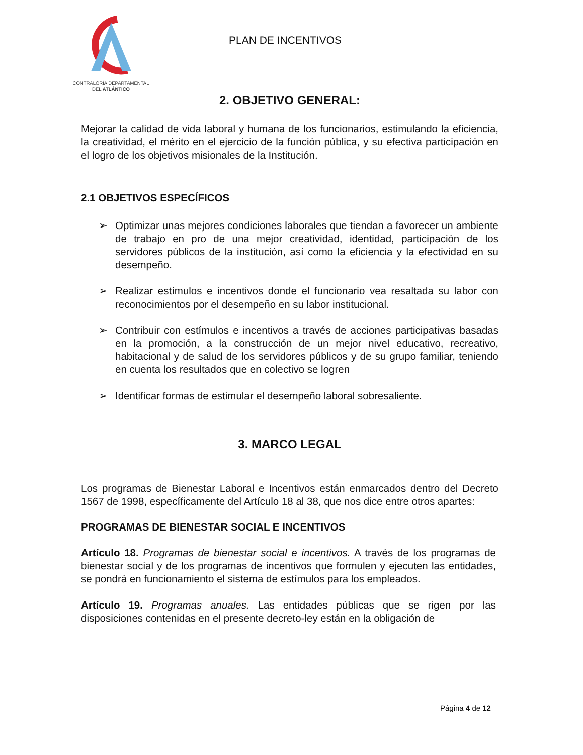CONTRALORÍA DEPARTAMENTAL
DEL ATLÁNTICO
PLAN DE INCENTIVOS
2. OBJETIVO GENERAL:
Mejorar la calidad de vida laboral y humana de los funcionarios, estimulando la eficiencia, la creatividad, el mérito en el ejercicio de la función pública, y su efectiva participación en el logro de los objetivos misionales de la Institución.
2.1 OBJETIVOS ESPECÍFICOS
➢ Optimizar unas mejores condiciones laborales que tiendan a favorecer un ambiente de trabajo en pro de una mejor creatividad, identidad, participación de los servidores públicos de la institución, así como la eficiencia y la efectividad en su desempeño.
➢ Realizar estímulos e incentivos donde el funcionario vea resaltada su labor con reconocimientos por el desempeño en su labor institucional.
➢ Contribuir con estímulos e incentivos a través de acciones participativas basadas en la promoción, a la construcción de un mejor nivel educativo, recreativo, habitacional y de salud de los servidores públicos y de su grupo familiar, teniendo en cuenta los resultados que en colectivo se logren
➢ Identificar formas de estimular el desempeño laboral sobresaliente.
3. MARCO LEGAL
Los programas de Bienestar Laboral e Incentivos están enmarcados dentro del Decreto 1567 de 1998, específicamente del Artículo 18 al 38, que nos dice entre otros apartes:
PROGRAMAS DE BIENESTAR SOCIAL E INCENTIVOS
Artículo 18. Programas de bienestar social e incentivos. A través de los programas de bienestar social y de los programas de incentivos que formulen y ejecuten las entidades, se pondrá en funcionamiento el sistema de estímulos para los empleados.
Artículo 19. Programas anuales. Las entidades públicas que se rigen por las disposiciones contenidas en el presente decreto-ley están en la obligación de
Página 4 de 12